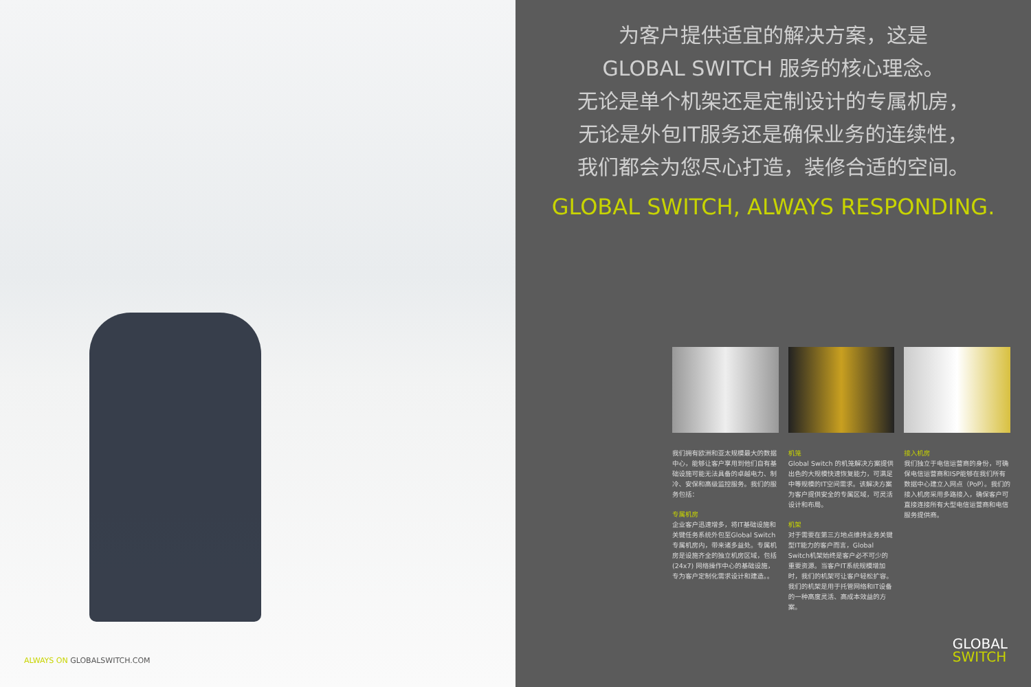ALWAYS ON GLOBALSWITCH.COM
为客户提供适宜的解决方案，这是
GLOBAL SWITCH 服务的核心理念。
无论是单个机架还是定制设计的专属机房，
无论是外包IT服务还是确保业务的连续性，
我们都会为您尽心打造，装修合适的空间。
GLOBAL SWITCH, ALWAYS RESPONDING.
我们拥有欧洲和亚太规模最大的数据中心，能够让客户享用到他们自有基础设施可能无法具备的卓越电力、制冷、安保和高级监控服务。我们的服务包括：
专属机房
企业客户迅速增多，将IT基础设施和关键任务系统外包至Global Switch专属机房内，带来诸多益处。专属机房是设施齐全的独立机房区域，包括(24x7) 网络操作中心的基础设施，专为客户定制化需求设计和建造。。
机笼
Global Switch 的机笼解决方案提供出色的大规模快速恢复能力，可满足中等规模的IT空间需求。该解决方案为客户提供安全的专属区域，可灵活设计和布局。
机架
对于需要在第三方地点维持业务关键型IT能力的客户而言，Global Switch机架始终是客户必不可少的重要资源。当客户IT系统规模增加时，我们的机架可让客户轻松扩容。我们的机架是用于托管网络和IT设备的一种高度灵活、高成本效益的方案。
接入机房
我们独立于电信运营商的身份，可确保电信运营商和ISP能够在我们所有数据中心建立入网点（PoP）。我们的接入机房采用多路接入，确保客户可直接连接所有大型电信运营商和电信服务提供商。
GLOBAL
SWITCH